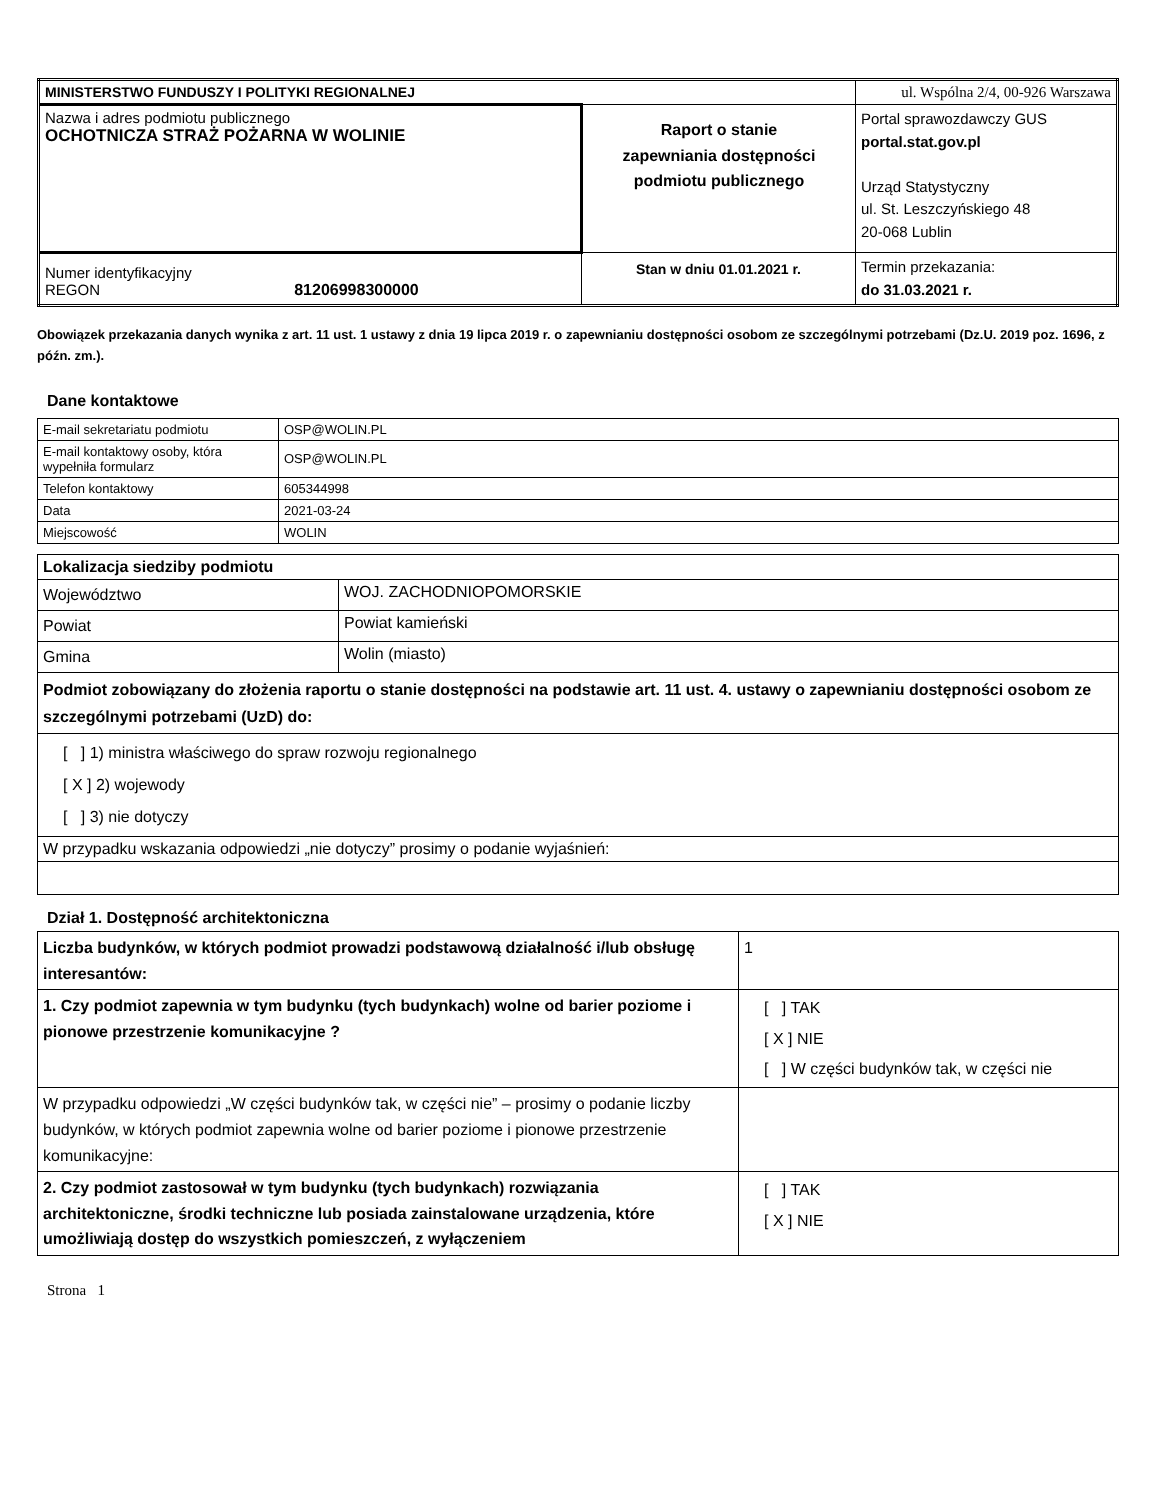| MINISTERSTWO FUNDUSZY I POLITYKI REGIONALNEJ | | ul. Wspólna 2/4, 00-926 Warszawa |
| Nazwa i adres podmiotu publicznego OCHOTNICZA STRAŻ POŻARNA W WOLINIE | Raport o stanie zapewniania dostępności podmiotu publicznego | Portal sprawozdawczy GUS portal.stat.gov.pl Urząd Statystyczny ul. St. Leszczyńskiego 48 20-068 Lublin |
| Numer identyfikacyjny REGON 81206998300000 | Stan w dniu 01.01.2021 r. | Termin przekazania: do 31.03.2021 r. |
Obowiązek przekazania danych wynika z art. 11 ust. 1 ustawy z dnia 19 lipca 2019 r. o zapewnianiu dostępności osobom ze szczególnymi potrzebami (Dz.U. 2019 poz. 1696, z późn. zm.).
Dane kontaktowe
| E-mail sekretariatu podmiotu | OSP@WOLIN.PL |
| E-mail kontaktowy osoby, która wypełniła formularz | OSP@WOLIN.PL |
| Telefon kontaktowy | 605344998 |
| Data | 2021-03-24 |
| Miejscowość | WOLIN |
| Lokalizacja siedziby podmiotu | |
| Województwo | WOJ. ZACHODNIOPOMORSKIE |
| Powiat | Powiat kamieński |
| Gmina | Wolin (miasto) |
| Podmiot zobowiązany do złożenia raportu o stanie dostępności na podstawie art. 11 ust. 4. ustawy o zapewnianiu dostępności osobom ze szczególnymi potrzebami (UzD) do: | |
| [ ] 1) ministra właściwego do spraw rozwoju regionalnego [ X ] 2) wojewody [ ] 3) nie dotyczy | |
| W przypadku wskazania odpowiedzi „nie dotyczy” prosimy o podanie wyjaśnień: | |
Dział 1. Dostępność architektoniczna
| Liczba budynków, w których podmiot prowadzi podstawową działalność i/lub obsługę interesantów: | 1 |
| 1. Czy podmiot zapewnia w tym budynku (tych budynkach) wolne od barier poziome i pionowe przestrzenie komunikacyjne ? | [ ] TAK [ X ] NIE [ ] W części budynków tak, w części nie |
| W przypadku odpowiedzi „W części budynków tak, w części nie” – prosimy o podanie liczby budynków, w których podmiot zapewnia wolne od barier poziome i pionowe przestrzenie komunikacyjne: | |
| 2. Czy podmiot zastosował w tym budynku (tych budynkach) rozwiązania architektoniczne, środki techniczne lub posiada zainstalowane urządzenia, które umożliwiają dostęp do wszystkich pomieszczeń, z wyłączeniem | [ ] TAK [ X ] NIE |
Strona 1